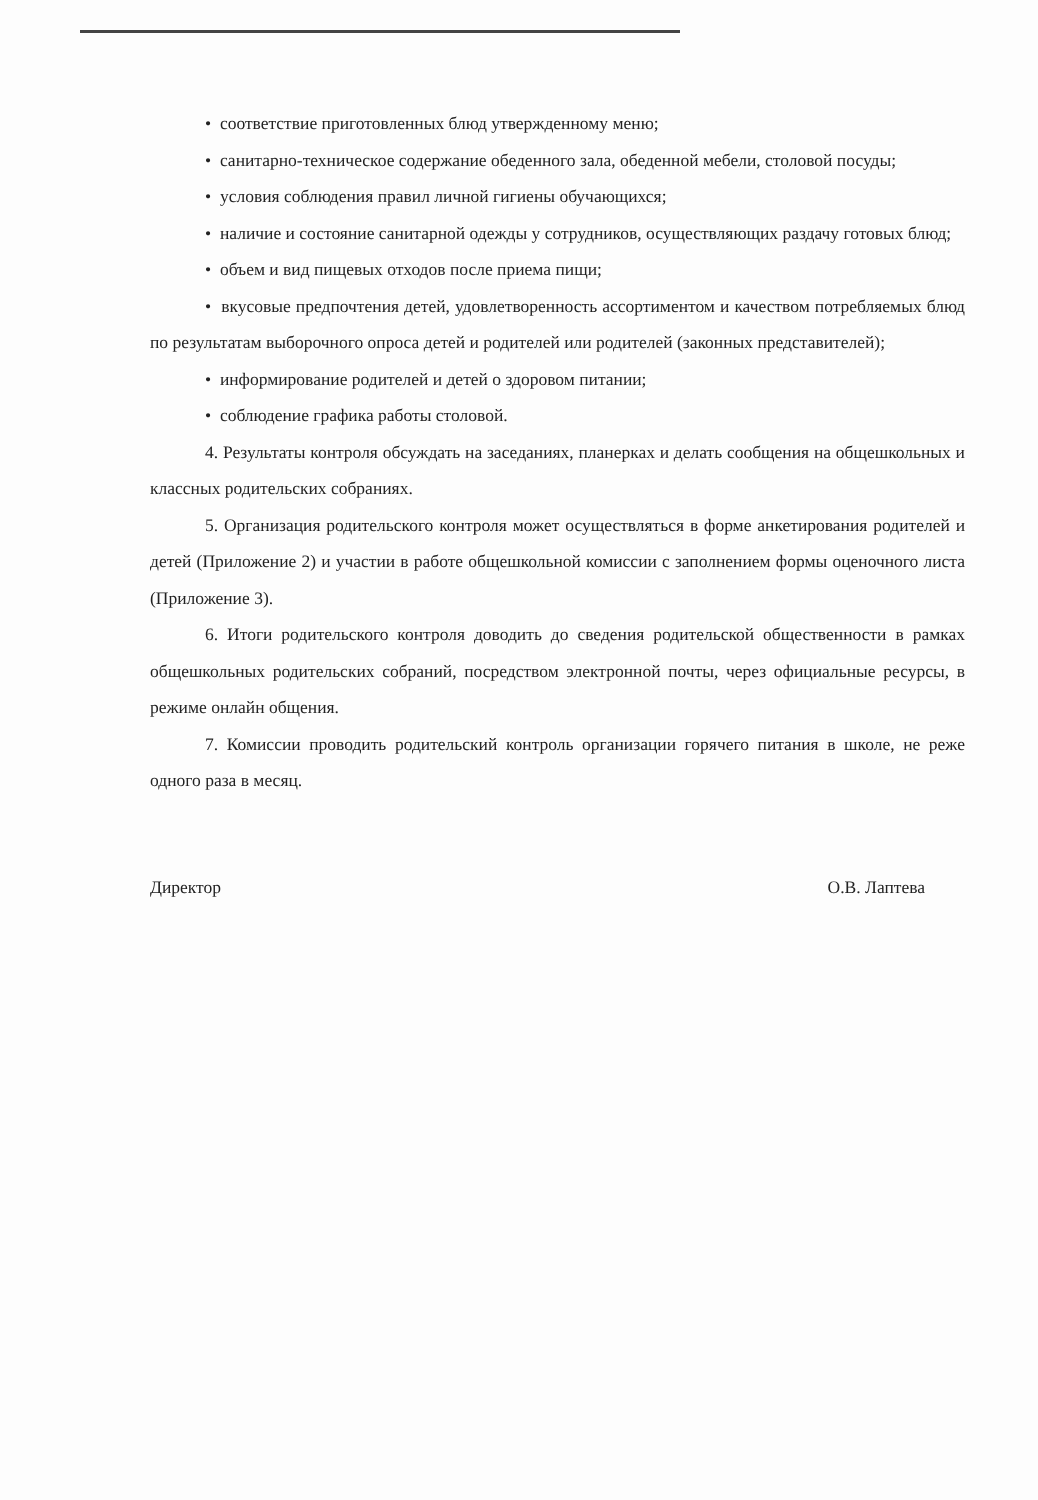• соответствие приготовленных блюд утвержденному меню;
• санитарно-техническое содержание обеденного зала, обеденной мебели, столовой посуды;
• условия соблюдения правил личной гигиены обучающихся;
• наличие и состояние санитарной одежды у сотрудников, осуществляющих раздачу готовых блюд;
• объем и вид пищевых отходов после приема пищи;
• вкусовые предпочтения детей, удовлетворенность ассортиментом и качеством потребляемых блюд по результатам выборочного опроса детей и родителей или родителей (законных представителей);
• информирование родителей и детей о здоровом питании;
• соблюдение графика работы столовой.
4. Результаты контроля обсуждать на заседаниях, планерках и делать сообщения на общешкольных и классных родительских собраниях.
5. Организация родительского контроля может осуществляться в форме анкетирования родителей и детей (Приложение 2) и участии в работе общешкольной комиссии с заполнением формы оценочного листа (Приложение 3).
6. Итоги родительского контроля доводить до сведения родительской общественности в рамках общешкольных родительских собраний, посредством электронной почты, через официальные ресурсы, в режиме онлайн общения.
7. Комиссии проводить родительский контроль организации горячего питания в школе, не реже одного раза в месяц.
Директор О.В. Лаптева